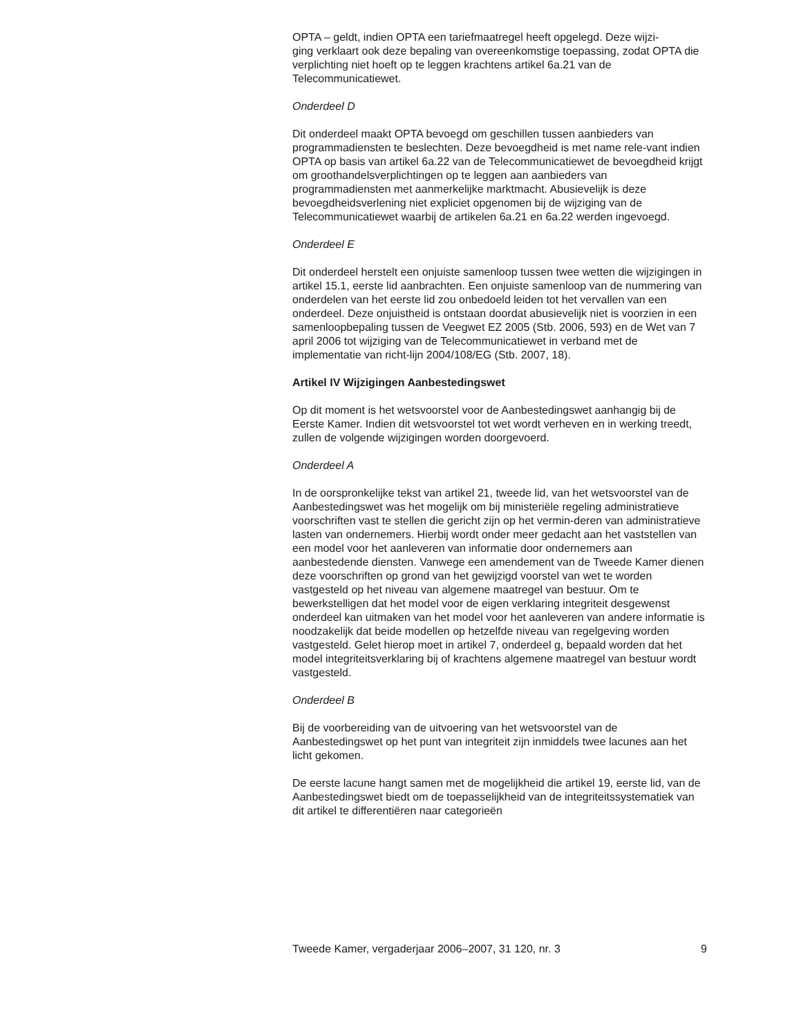OPTA – geldt, indien OPTA een tariefmaatregel heeft opgelegd. Deze wijzi-
ging verklaart ook deze bepaling van overeenkomstige toepassing, zodat OPTA die verplichting niet hoeft op te leggen krachtens artikel 6a.21 van de Telecommunicatiewet.
Onderdeel D
Dit onderdeel maakt OPTA bevoegd om geschillen tussen aanbieders van programmadiensten te beslechten. Deze bevoegdheid is met name rele-vant indien OPTA op basis van artikel 6a.22 van de Telecommunicatiewet de bevoegdheid krijgt om groothandelsverplichtingen op te leggen aan aanbieders van programmadiensten met aanmerkelijke marktmacht. Abusievelijk is deze bevoegdheidsverlening niet expliciet opgenomen bij de wijziging van de Telecommunicatiewet waarbij de artikelen 6a.21 en 6a.22 werden ingevoegd.
Onderdeel E
Dit onderdeel herstelt een onjuiste samenloop tussen twee wetten die wijzigingen in artikel 15.1, eerste lid aanbrachten. Een onjuiste samenloop van de nummering van onderdelen van het eerste lid zou onbedoeld leiden tot het vervallen van een onderdeel. Deze onjuistheid is ontstaan doordat abusievelijk niet is voorzien in een samenloopbepaling tussen de Veegwet EZ 2005 (Stb. 2006, 593) en de Wet van 7 april 2006 tot wijziging van de Telecommunicatiewet in verband met de implementatie van richt-lijn 2004/108/EG (Stb. 2007, 18).
Artikel IV Wijzigingen Aanbestedingswet
Op dit moment is het wetsvoorstel voor de Aanbestedingswet aanhangig bij de Eerste Kamer. Indien dit wetsvoorstel tot wet wordt verheven en in werking treedt, zullen de volgende wijzigingen worden doorgevoerd.
Onderdeel A
In de oorspronkelijke tekst van artikel 21, tweede lid, van het wetsvoorstel van de Aanbestedingswet was het mogelijk om bij ministeriële regeling administratieve voorschriften vast te stellen die gericht zijn op het vermin-deren van administratieve lasten van ondernemers. Hierbij wordt onder meer gedacht aan het vaststellen van een model voor het aanleveren van informatie door ondernemers aan aanbestedende diensten. Vanwege een amendement van de Tweede Kamer dienen deze voorschriften op grond van het gewijzigd voorstel van wet te worden vastgesteld op het niveau van algemene maatregel van bestuur. Om te bewerkstelligen dat het model voor de eigen verklaring integriteit desgewenst onderdeel kan uitmaken van het model voor het aanleveren van andere informatie is noodzakelijk dat beide modellen op hetzelfde niveau van regelgeving worden vastgesteld. Gelet hierop moet in artikel 7, onderdeel g, bepaald worden dat het model integriteitsverklaring bij of krachtens algemene maatregel van bestuur wordt vastgesteld.
Onderdeel B
Bij de voorbereiding van de uitvoering van het wetsvoorstel van de Aanbestedingswet op het punt van integriteit zijn inmiddels twee lacunes aan het licht gekomen.
De eerste lacune hangt samen met de mogelijkheid die artikel 19, eerste lid, van de Aanbestedingswet biedt om de toepasselijkheid van de integriteitssystematiek van dit artikel te differentiëren naar categorieën
Tweede Kamer, vergaderjaar 2006–2007, 31 120, nr. 3 9